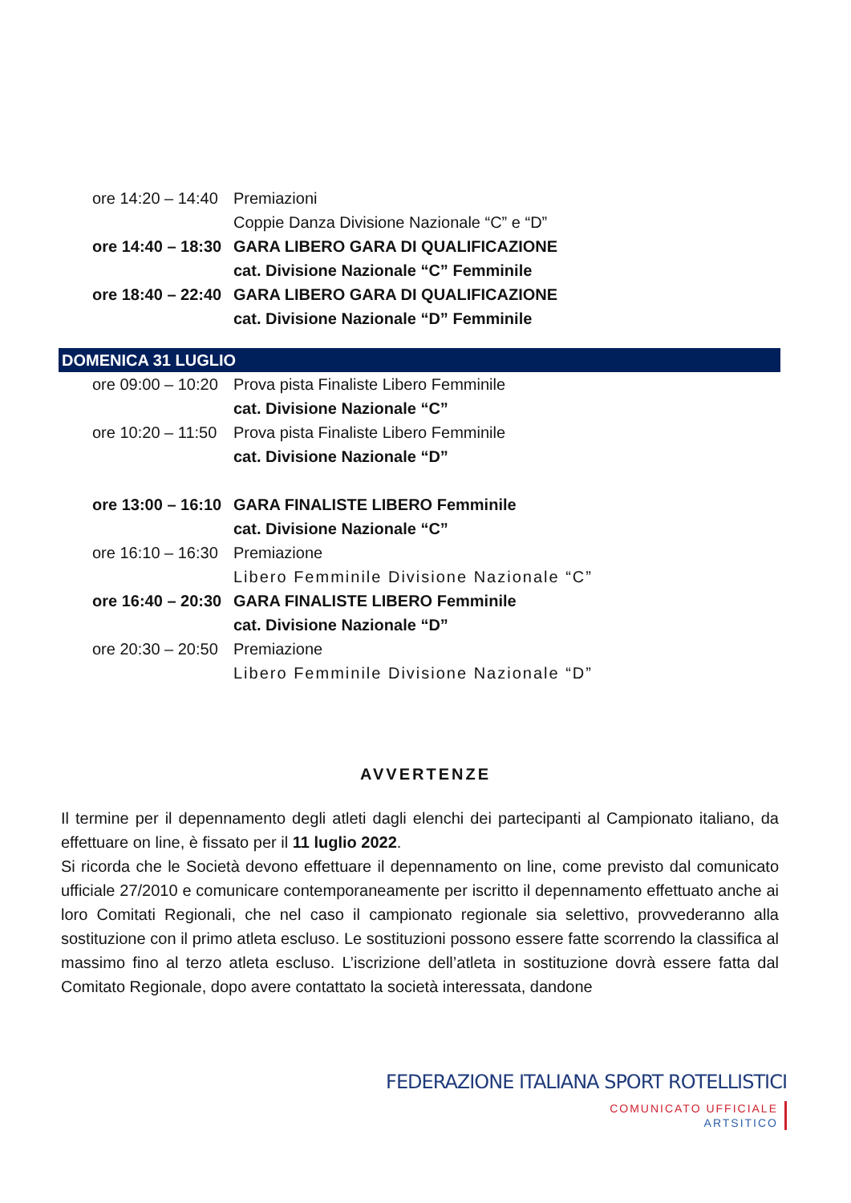ore 14:20 – 14:40 Premiazioni
Coppie Danza Divisione Nazionale “C” e “D”
ore 14:40 – 18:30 GARA LIBERO GARA DI QUALIFICAZIONE
cat. Divisione Nazionale “C” Femminile
ore 18:40 – 22:40 GARA LIBERO GARA DI QUALIFICAZIONE
cat. Divisione Nazionale “D” Femminile
DOMENICA 31 LUGLIO
ore 09:00 – 10:20 Prova pista Finaliste Libero Femminile
cat. Divisione Nazionale “C”
ore 10:20 – 11:50 Prova pista Finaliste Libero Femminile
cat. Divisione Nazionale “D”
ore 13:00 – 16:10 GARA FINALISTE LIBERO Femminile
cat. Divisione Nazionale “C”
ore 16:10 – 16:30 Premiazione
Libero Femminile Divisione Nazionale “C”
ore 16:40 – 20:30 GARA FINALISTE LIBERO Femminile
cat. Divisione Nazionale “D”
ore 20:30 – 20:50 Premiazione
Libero Femminile Divisione Nazionale “D”
AVVERTENZE
Il termine per il depennamento degli atleti dagli elenchi dei partecipanti al Campionato italiano, da effettuare on line, è fissato per il 11 luglio 2022.
Si ricorda che le Società devono effettuare il depennamento on line, come previsto dal comunicato ufficiale 27/2010 e comunicare contemporaneamente per iscritto il depennamento effettuato anche ai loro Comitati Regionali, che nel caso il campionato regionale sia selettivo, provvederanno alla sostituzione con il primo atleta escluso. Le sostituzioni possono essere fatte scorrendo la classifica al massimo fino al terzo atleta escluso. L’iscrizione dell’atleta in sostituzione dovrà essere fatta dal Comitato Regionale, dopo avere contattato la società interessata, dandone
FEDERAZIONE ITALIANA SPORT ROTELLISTICI
COMUNICATO UFFICIALE
ARTSITICO